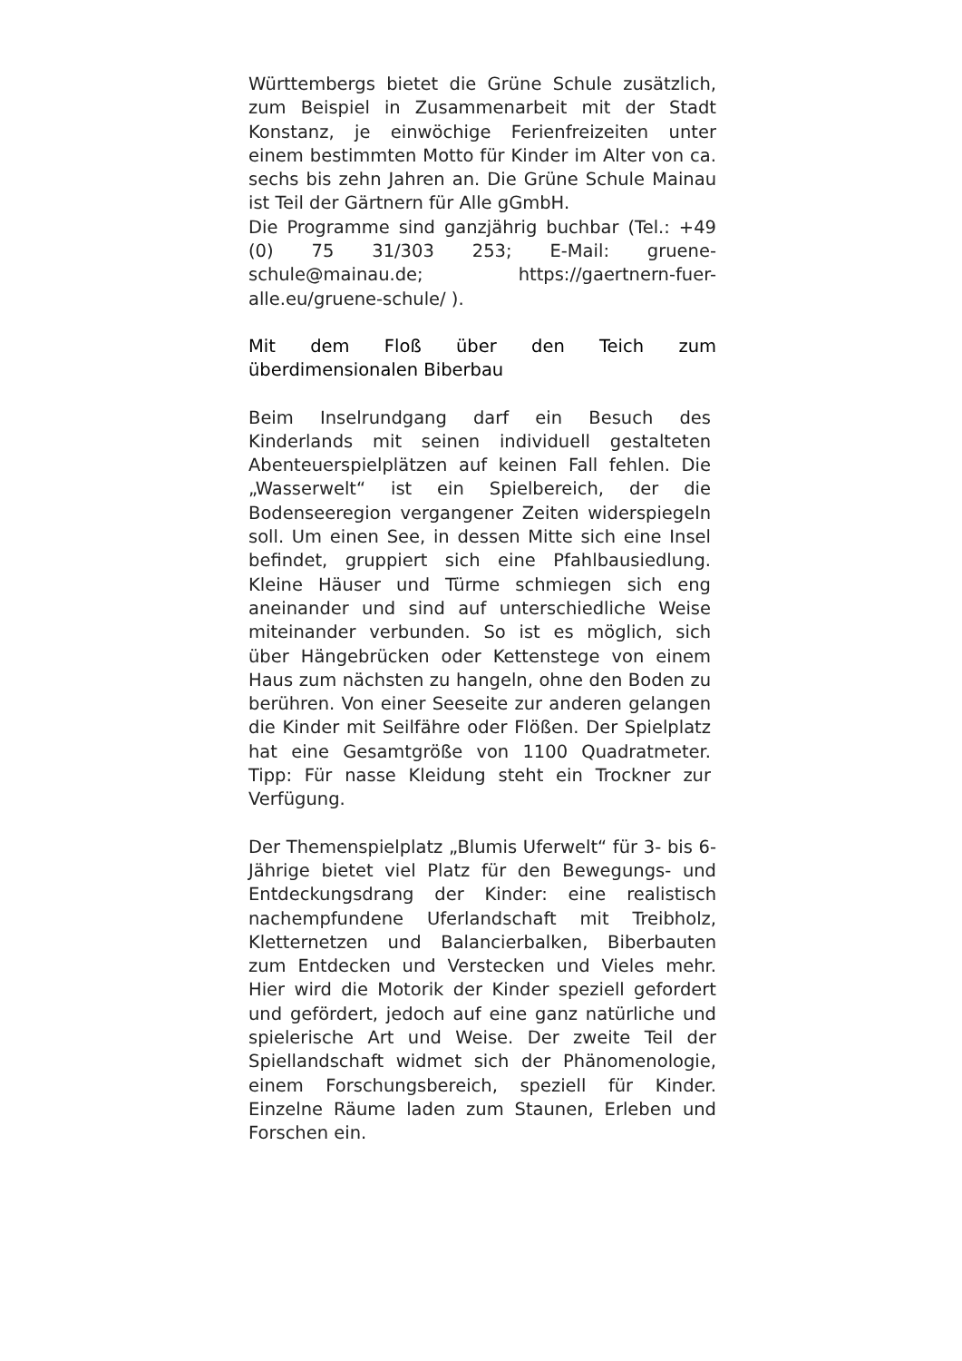Württembergs bietet die Grüne Schule zusätzlich, zum Beispiel in Zusammenarbeit mit der Stadt Konstanz, je einwöchige Ferienfreizeiten unter einem bestimmten Motto für Kinder im Alter von ca. sechs bis zehn Jahren an. Die Grüne Schule Mainau ist Teil der Gärtnern für Alle gGmbH.
Die Programme sind ganzjährig buchbar (Tel.: +49 (0) 75 31/303 253; E-Mail: gruene-schule@mainau.de; https://gaertnern-fuer-alle.eu/gruene-schule/ ).
Mit dem Floß über den Teich zum überdimensionalen Biberbau
Beim Inselrundgang darf ein Besuch des Kinderlands mit seinen individuell gestalteten Abenteuerspielplätzen auf keinen Fall fehlen. Die „Wasserwelt“ ist ein Spielbereich, der die Bodenseeregion vergangener Zeiten widerspiegeln soll. Um einen See, in dessen Mitte sich eine Insel befindet, gruppiert sich eine Pfahlbausiedlung. Kleine Häuser und Türme schmiegen sich eng aneinander und sind auf unterschiedliche Weise miteinander verbunden. So ist es möglich, sich über Hängebrücken oder Kettenstege von einem Haus zum nächsten zu hangeln, ohne den Boden zu berühren. Von einer Seeseite zur anderen gelangen die Kinder mit Seilfähre oder Flößen. Der Spielplatz hat eine Gesamtgröße von 1100 Quadratmeter. Tipp: Für nasse Kleidung steht ein Trockner zur Verfügung.
Der Themenspielplatz „Blumis Uferwelt“ für 3- bis 6-Jährige bietet viel Platz für den Bewegungs- und Entdeckungsdrang der Kinder: eine realistisch nachempfundene Uferlandschaft mit Treibholz, Kletternetzen und Balancierbalken, Biberbauten zum Entdecken und Verstecken und Vieles mehr. Hier wird die Motorik der Kinder speziell gefordert und gefördert, jedoch auf eine ganz natürliche und spielerische Art und Weise. Der zweite Teil der Spiellandschaft widmet sich der Phänomenologie, einem Forschungsbereich, speziell für Kinder. Einzelne Räume laden zum Staunen, Erleben und Forschen ein.